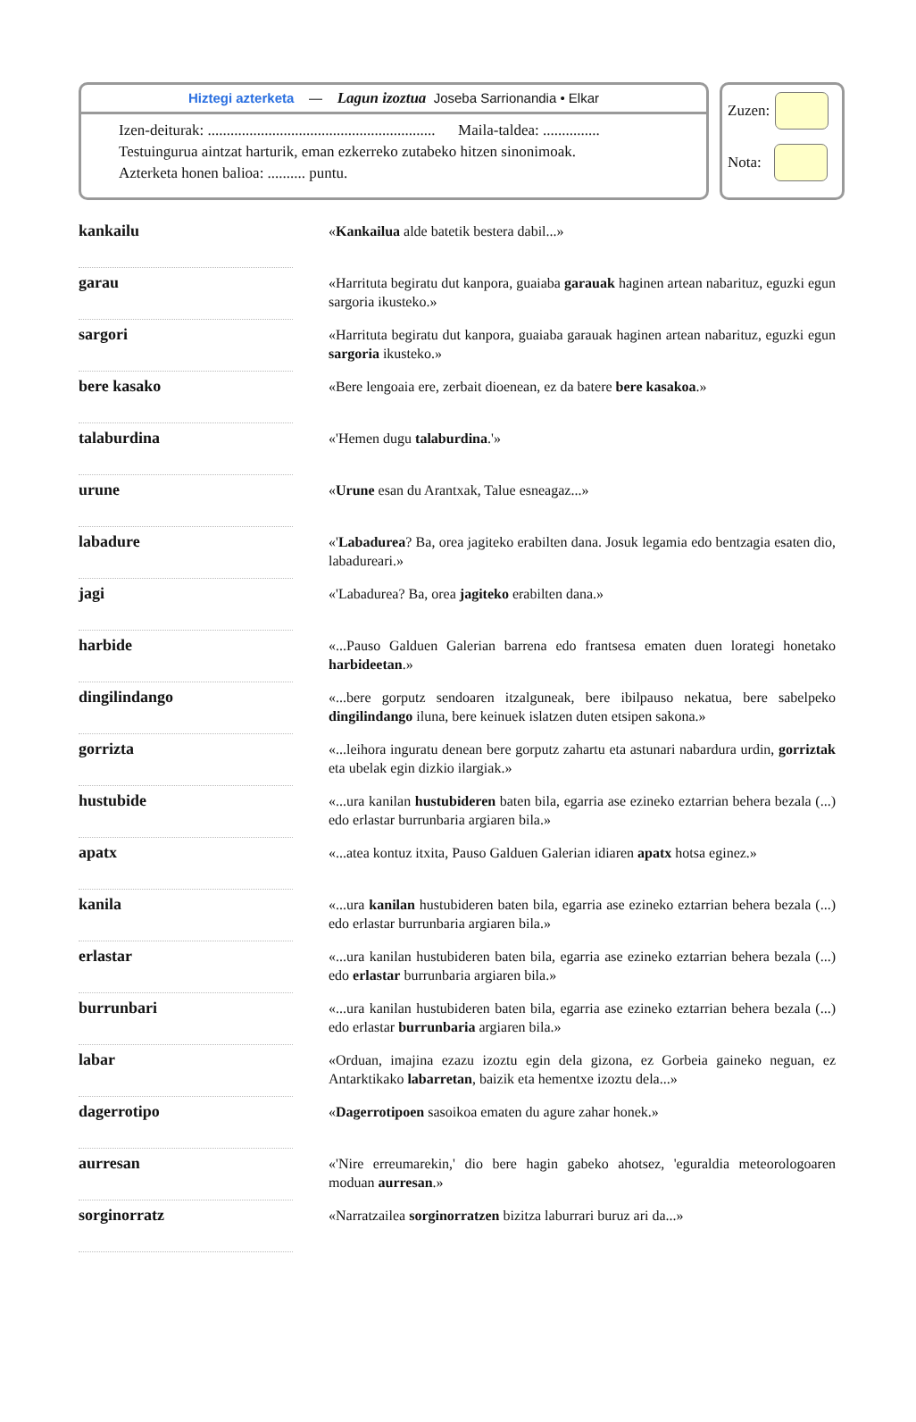Hiztegi azterketa — Lagun izoztua Joseba Sarrionandia • Elkar
Izen-deiturak: ............................................................ Maila-taldea: ...............
Testuingurua aintzat harturik, eman ezkerreko zutabeko hitzen sinonimoak.
Azterketa honen balioa: .......... puntu.
Zuzen:
Nota:
| kankailu | | « Kankailua alde batetik bestera dabil...» |
| garau | | «Harrituta begiratu dut kanpora, guaiaba garauak haginen artean nabarituz, eguzki egun sargoria ikusteko.» |
| sargori | | «Harrituta begiratu dut kanpora, guaiaba garauak haginen artean nabarituz, eguzki egun sargoria ikusteko.» |
| bere kasako | | «Bere lengoaia ere, zerbait dioenean, ez da batere bere kasakoa .» |
| talaburdina | | «'Hemen dugu talaburdina .'» |
| urune | | « Urune esan du Arantxak, Talue esneagaz...» |
| labadure | | «' Labadurea ? Ba, orea jagiteko erabilten dana. Josuk legamia edo bentzagia esaten dio, labadureari.» |
| jagi | | «'Labadurea? Ba, orea jagiteko erabilten dana.» |
| harbide | | «...Pauso Galduen Galerian barrena edo frantsesa ematen duen lorategi honetako harbideetan .» |
| dingilindango | | «...bere gorputz sendoaren itzalguneak, bere ibilpauso nekatua, bere sabelpeko dingilindango iluna, bere keinuek islatzen duten etsipen sakona.» |
| gorrizta | | «...leihora inguratu denean bere gorputz zahartu eta astunari nabardura urdin, gorriztak eta ubelak egin dizkio ilargiak.» |
| hustubide | | «...ura kanilan hustubideren baten bila, egarria ase ezineko eztarrian behera bezala (...) edo erlastar burrunbaria argiaren bila.» |
| apatx | | «...atea kontuz itxita, Pauso Galduen Galerian idiaren apatx hotsa eginez.» |
| kanila | | «...ura kanilan hustubideren baten bila, egarria ase ezineko eztarrian behera bezala (...) edo erlastar burrunbaria argiaren bila.» |
| erlastar | | «...ura kanilan hustubideren baten bila, egarria ase ezineko eztarrian behera bezala (...) edo erlastar burrunbaria argiaren bila.» |
| burrunbari | | «...ura kanilan hustubideren baten bila, egarria ase ezineko eztarrian behera bezala (...) edo erlastar burrunbaria argiaren bila.» |
| labar | | «Orduan, imajina ezazu izoztu egin dela gizona, ez Gorbeia gaineko neguan, ez Antarktikako labarretan , baizik eta hementxe izoztu dela...» |
| dagerrotipo | | « Dagerrotipoen sasoikoa ematen du agure zahar honek.» |
| aurresan | | «'Nire erreumarekin,' dio bere hagin gabeko ahotsez, 'eguraldia meteorologoaren moduan aurresan .» |
| sorginorratz | | «Narratzailea sorginorratzen bizitza laburrari buruz ari da...» |